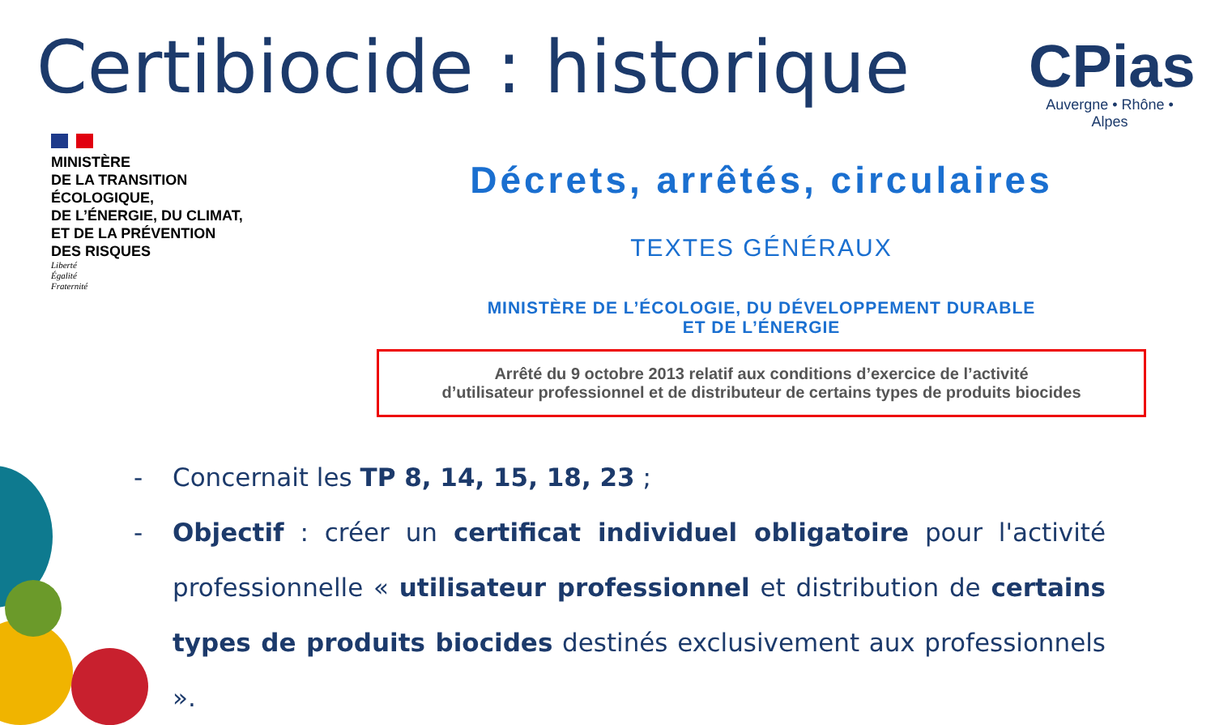Certibiocide : historique
CPias
Auvergne • Rhône • Alpes
MINISTÈRE
DE LA TRANSITION
ÉCOLOGIQUE,
DE L’ÉNERGIE, DU CLIMAT,
ET DE LA PRÉVENTION
DES RISQUES
Liberté
Égalité
Fraternité
Décrets, arrêtés, circulaires
TEXTES GÉNÉRAUX
MINISTÈRE DE L’ÉCOLOGIE, DU DÉVELOPPEMENT DURABLE
ET DE L’ÉNERGIE
Arrêté du 9 octobre 2013 relatif aux conditions d’exercice de l’activité
d’utilisateur professionnel et de distributeur de certains types de produits biocides
- Concernait les TP 8, 14, 15, 18, 23 ;
- Objectif : créer un certificat individuel obligatoire pour l'activité professionnelle « utilisateur professionnel et distribution de certains types de produits biocides destinés exclusivement aux professionnels ».